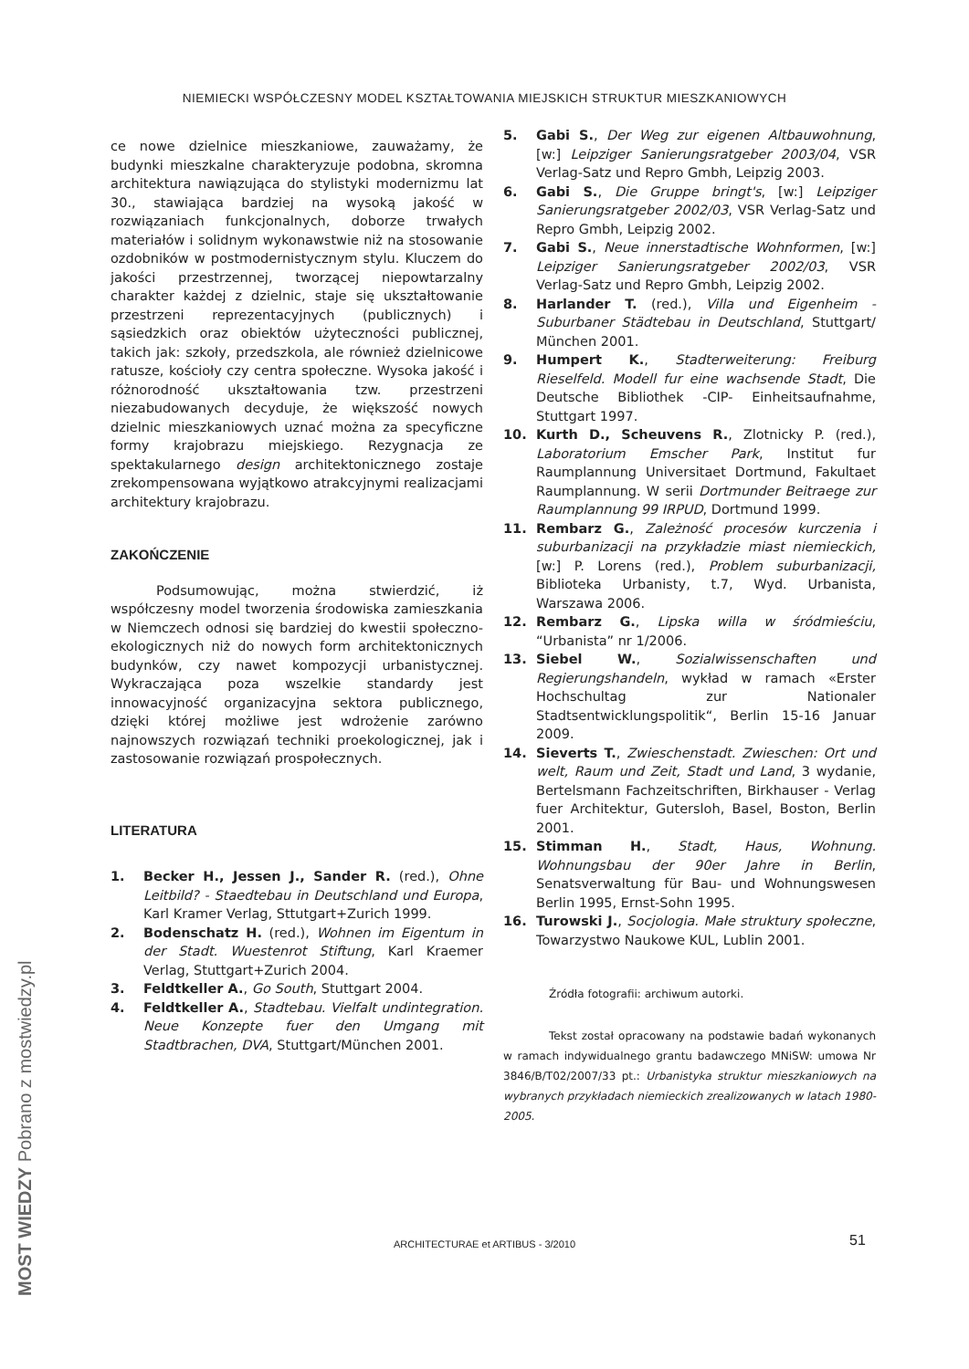NIEMIECKI WSPÓŁCZESNY MODEL KSZTAŁTOWANIA MIEJSKICH STRUKTUR MIESZKANIOWYCH
ce nowe dzielnice mieszkaniowe, zauważamy, że budynki mieszkalne charakteryzuje podobna, skromna architektura nawiązująca do stylistyki modernizmu lat 30., stawiająca bardziej na wysoką jakość w rozwiązaniach funkcjonalnych, doborze trwałych materiałów i solidnym wykonawstwie niż na stosowanie ozdobników w postmodernistycznym stylu. Kluczem do jakości przestrzennej, tworzącej niepowtarzalny charakter każdej z dzielnic, staje się ukształtowanie przestrzeni reprezentacyjnych (publicznych) i sąsiedzkich oraz obiektów użyteczności publicznej, takich jak: szkoły, przedszkola, ale również dzielnicowe ratusze, kościoły czy centra społeczne. Wysoka jakość i różnorodność ukształtowania tzw. przestrzeni niezabudowanych decyduje, że większość nowych dzielnic mieszkaniowych uznać można za specyficzne formy krajobrazu miejskiego. Rezygnacja ze spektakularnego design architektonicznego zostaje zrekompensowana wyjątkowo atrakcyjnymi realizacjami architektury krajobrazu.
ZAKOŃCZENIE
Podsumowując, można stwierdzić, iż współczesny model tworzenia środowiska zamieszkania w Niemczech odnosi się bardziej do kwestii społeczno-ekologicznych niż do nowych form architektonicznych budynków, czy nawet kompozycji urbanistycznej. Wykraczająca poza wszelkie standardy jest innowacyjność organizacyjna sektora publicznego, dzięki której możliwe jest wdrożenie zarówno najnowszych rozwiązań techniki proekologicznej, jak i zastosowanie rozwiązań prospołecznych.
LITERATURA
1. Becker H., Jessen J., Sander R. (red.), Ohne Leitbild? - Staedtebau in Deutschland und Europa, Karl Kramer Verlag, Sttutgart+Zurich 1999.
2. Bodenschatz H. (red.), Wohnen im Eigentum in der Stadt. Wuestenrot Stiftung, Karl Kraemer Verlag, Stuttgart+Zurich 2004.
3. Feldtkeller A., Go South, Stuttgart 2004.
4. Feldtkeller A., Stadtebau. Vielfalt undintegration. Neue Konzepte fuer den Umgang mit Stadtbrachen, DVA, Stuttgart/München 2001.
5. Gabi S., Der Weg zur eigenen Altbauwohnung, [w:] Leipziger Sanierungsratgeber 2003/04, VSR Verlag-Satz und Repro Gmbh, Leipzig 2003.
6. Gabi S., Die Gruppe bringt's, [w:] Leipziger Sanierungsratgeber 2002/03, VSR Verlag-Satz und Repro Gmbh, Leipzig 2002.
7. Gabi S., Neue innerstadtische Wohnformen, [w:] Leipziger Sanierungsratgeber 2002/03, VSR Verlag-Satz und Repro Gmbh, Leipzig 2002.
8. Harlander T. (red.), Villa und Eigenheim - Suburbaner Städtebau in Deutschland, Stuttgart/ München 2001.
9. Humpert K., Stadterweiterung: Freiburg Rieselfeld. Modell fur eine wachsende Stadt, Die Deutsche Bibliothek -CIP- Einheitsaufnahme, Stuttgart 1997.
10. Kurth D., Scheuvens R., Zlotnicky P. (red.), Laboratorium Emscher Park, Institut fur Raumplannung Universitaet Dortmund, Fakultaet Raumplannung. W serii Dortmunder Beitraege zur Raumplannung 99 IRPUD, Dortmund 1999.
11. Rembarz G., Zależność procesów kurczenia i suburbanizacji na przykładzie miast niemieckich, [w:] P. Lorens (red.), Problem suburbanizacji, Biblioteka Urbanisty, t.7, Wyd. Urbanista, Warszawa 2006.
12. Rembarz G., Lipska willa w śródmieściu, “Urbanista” nr 1/2006.
13. Siebel W., Sozialwissenschaften und Regierungshandeln, wykład w ramach «Erster Hochschultag zur Nationaler Stadtsentwicklungspolitik“, Berlin 15-16 Januar 2009.
14. Sieverts T., Zwieschenstadt. Zwieschen: Ort und welt, Raum und Zeit, Stadt und Land, 3 wydanie, Bertelsmann Fachzeitschriften, Birkhauser - Verlag fuer Architektur, Gutersloh, Basel, Boston, Berlin 2001.
15. Stimman H., Stadt, Haus, Wohnung. Wohnungsbau der 90er Jahre in Berlin, Senatsverwaltung für Bau- und Wohnungswesen Berlin 1995, Ernst-Sohn 1995.
16. Turowski J., Socjologia. Małe struktury społeczne, Towarzystwo Naukowe KUL, Lublin 2001.
Źródła fotografii: archiwum autorki.
Tekst został opracowany na podstawie badań wykonanych w ramach indywidualnego grantu badawczego MNiSW: umowa Nr 3846/B/T02/2007/33 pt.: Urbanistyka struktur mieszkaniowych na wybranych przykładach niemieckich zrealizowanych w latach 1980-2005.
ARCHITECTURAE et ARTIBUS - 3/2010 51
MOST WIEDZY Pobrano z mostwiedzy.pl